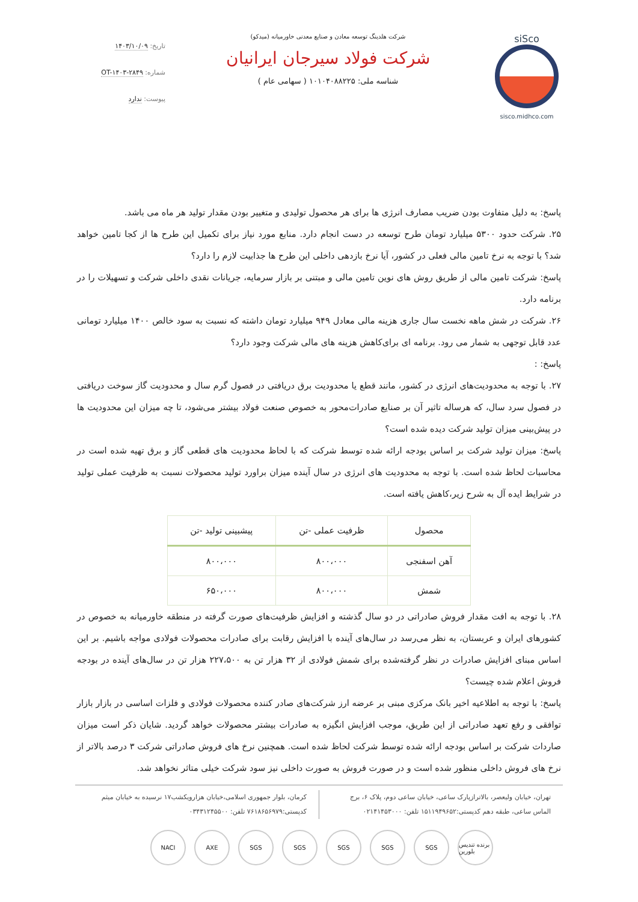siSco
sisco.midhco.com
شرکت هلدینگ توسعه معادن و صنایع معدنی خاورمیانه (میدکو)
شرکت فولاد سیرجان ایرانیان
شناسه ملی: ۱۰۱۰۴۰۸۸۲۲۵ ( سهامی عام )
تاریخ: ۱۴۰۳/۱۰/۰۹
شماره: OT-۱۴۰۳-۲۸۴۹
پیوست: ندارد
پاسخ: به دلیل متفاوت بودن ضریب مصارف انرژی ها برای هر محصول تولیدی و متغییر بودن مقدار تولید هر ماه می باشد.
۲۵. شرکت حدود ۵۳۰۰ میلیارد تومان طرح توسعه در دست انجام دارد. منابع مورد نیاز برای تکمیل این طرح ها از کجا تامین خواهد شد؟ با توجه به نرخ تامین مالی فعلی در کشور، آیا نرخ بازدهی داخلی این طرح ها جذابیت لازم را دارد؟
پاسخ: شرکت تامین مالی از طریق روش های نوین تامین مالی و مبتنی بر بازار سرمایه، جریانات نقدی داخلی شرکت و تسهیلات را در برنامه دارد.
۲۶. شرکت در شش ماهه نخست سال جاری هزینه مالی معادل ۹۴۹ میلیارد تومان داشته که نسبت به سود خالص ۱۴۰۰ میلیارد تومانی عدد قابل توجهی به شمار می رود. برنامه ای برای‌کاهش هزینه های مالی شرکت وجود دارد؟
پاسخ: :
۲۷. با توجه به محدودیت‌های انرژی در کشور، مانند قطع یا محدودیت برق دریافتی در فصول گرم سال و محدودیت گاز سوخت دریافتی در فصول سرد سال، که هرساله تاثیر آن بر صنایع صادرات‌محور به خصوص صنعت فولاد بیشتر می‌شود، تا چه میزان این محدودیت ها در پیش‌بینی میزان تولید شرکت دیده شده است؟
پاسخ: میزان تولید شرکت بر اساس بودجه ارائه شده توسط شرکت که با لحاظ محدودیت های قطعی گاز و برق تهیه شده است در محاسبات لحاظ شده است. با توجه به محدودیت های انرژی در سال آینده میزان براورد تولید محصولات نسبت به ظرفیت عملی تولید در شرایط ایده آل به شرح زیر،کاهش یافته است.
| محصول | ظرفیت عملی -تن | پیشبینی تولید -تن |
| --- | --- | --- |
| آهن اسفنجی | ۸۰۰،۰۰۰ | ۸۰۰،۰۰۰ |
| شمش | ۸۰۰،۰۰۰ | ۶۵۰،۰۰۰ |
۲۸. با توجه به افت مقدار فروش صادراتی در دو سال گذشته و افزایش ظرفیت‌های صورت گرفته در منطقه خاورمیانه به خصوص در کشورهای ایران و عربستان، به نظر می‌رسد در سال‌های آینده با افزایش رقابت برای صادرات محصولات فولادی مواجه باشیم. بر این اساس مبنای افزایش صادرات در نظر گرفته‌شده برای شمش فولادی از ۳۲ هزار تن به ۲۲۷،۵۰۰ هزار تن در سال‌های آینده در بودجه فروش اعلام شده چیست؟
پاسخ: با توجه به اطلاعیه اخیر بانک مرکزی مبنی بر عرضه ارز شرکت‌های صادر کننده محصولات فولادی و فلزات اساسی در بازار بازار توافقی و رفع تعهد صادراتی از این طریق، موجب افزایش انگیزه به صادرات بیشتر محصولات خواهد گردید. شایان ذکر است میزان صاردات شرکت بر اساس بودجه ارائه شده توسط شرکت لحاظ شده است. همچنین نرخ های فروش صادراتی شرکت ۳ درصد بالاتر از نرخ های فروش داخلی منظور شده است و در صورت فروش به صورت داخلی نیز سود شرکت خیلی متاثر نخواهد شد.
تهران، خیابان ولیعصر، بالاترازپارک ساعی، خیابان ساعی دوم، پلاک ۶، برج الماس ساعی، طبقه دهم کدپستی:۱۵۱۱۹۴۹۶۵۲ تلفن: ۰۲۱۴۱۴۵۳۰۰۰
کرمان، بلوار جمهوری اسلامی،خیابان هزارویکشب۱۷ نرسیده به خیابان میثم کدپستی:۷۶۱۸۶۵۶۹۷۹ تلفن: ۰۳۴۳۱۲۴۵۵۰۰
NACI AXE SGS SGS SGS SGS SGS برنده تندیس بلورین